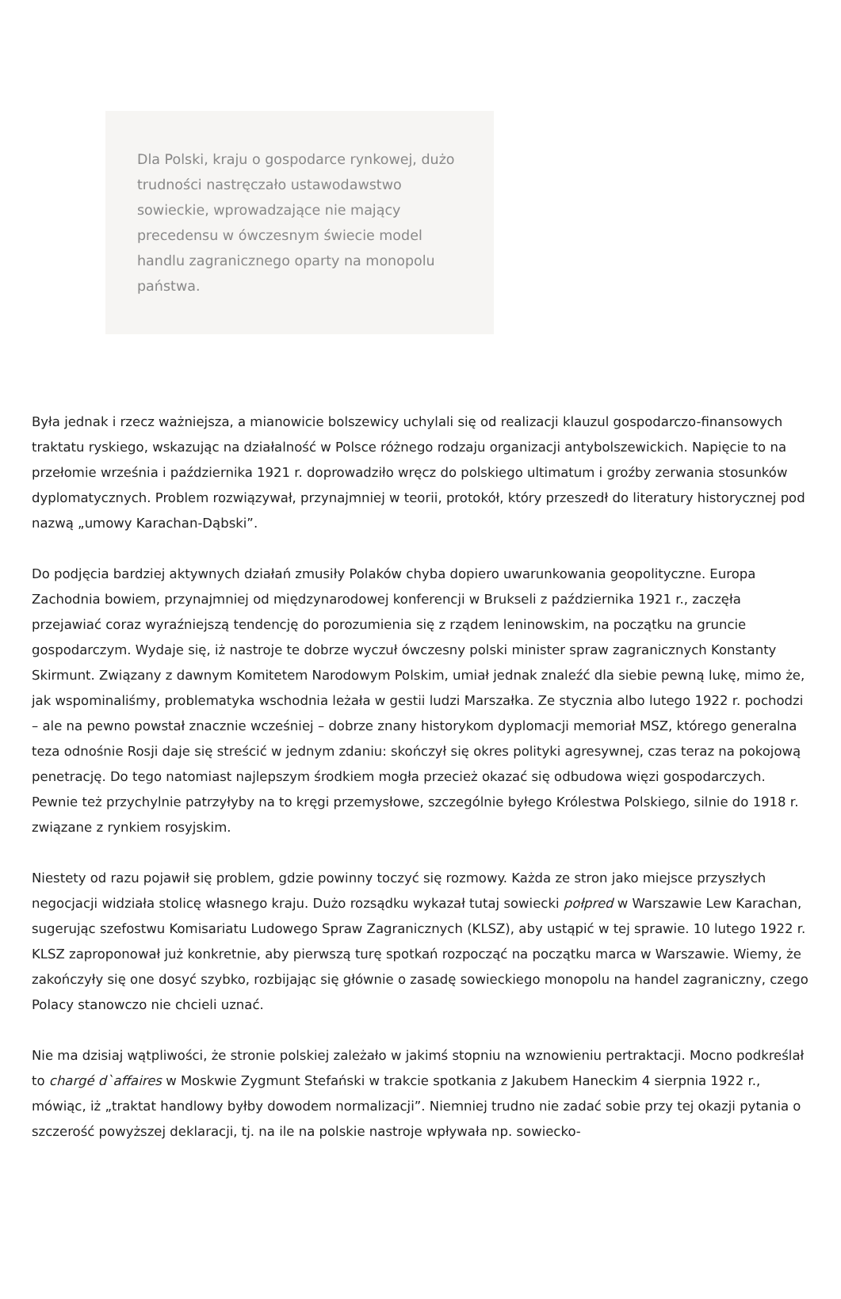Dla Polski, kraju o gospodarce rynkowej, dużo trudności nastręczało ustawodawstwo sowieckie, wprowadzające nie mający precedensu w ówczesnym świecie model handlu zagranicznego oparty na monopolu państwa.
Była jednak i rzecz ważniejsza, a mianowicie bolszewicy uchylali się od realizacji klauzul gospodarczo-finansowych traktatu ryskiego, wskazując na działalność w Polsce różnego rodzaju organizacji antybolszewickich. Napięcie to na przełomie września i października 1921 r. doprowadziło wręcz do polskiego ultimatum i groźby zerwania stosunków dyplomatycznych. Problem rozwiązywał, przynajmniej w teorii, protokół, który przeszedł do literatury historycznej pod nazwą „umowy Karachan-Dąbski”.
Do podjęcia bardziej aktywnych działań zmusiły Polaków chyba dopiero uwarunkowania geopolityczne. Europa Zachodnia bowiem, przynajmniej od międzynarodowej konferencji w Brukseli z października 1921 r., zaczęła przejawiać coraz wyraźniejszą tendencję do porozumienia się z rządem leninowskim, na początku na gruncie gospodarczym. Wydaje się, iż nastroje te dobrze wyczuł ówczesny polski minister spraw zagranicznych Konstanty Skirmunt. Związany z dawnym Komitetem Narodowym Polskim, umiał jednak znaleźć dla siebie pewną lukę, mimo że, jak wspominaliśmy, problematyka wschodnia leżała w gestii ludzi Marszałka. Ze stycznia albo lutego 1922 r. pochodzi – ale na pewno powstał znacznie wcześniej – dobrze znany historykom dyplomacji memoriał MSZ, którego generalna teza odnośnie Rosji daje się streścić w jednym zdaniu: skończył się okres polityki agresywnej, czas teraz na pokojową penetrację. Do tego natomiast najlepszym środkiem mogła przecież okazać się odbudowa więzi gospodarczych. Pewnie też przychylnie patrzyłyby na to kręgi przemysłowe, szczególnie byłego Królestwa Polskiego, silnie do 1918 r. związane z rynkiem rosyjskim.
Niestety od razu pojawił się problem, gdzie powinny toczyć się rozmowy. Każda ze stron jako miejsce przyszłych negocjacji widziała stolicę własnego kraju. Dużo rozsądku wykazał tutaj sowiecki połpred w Warszawie Lew Karachan, sugerując szefostwu Komisariatu Ludowego Spraw Zagranicznych (KLSZ), aby ustąpić w tej sprawie. 10 lutego 1922 r. KLSZ zaproponował już konkretnie, aby pierwszą turę spotkań rozpocząć na początku marca w Warszawie. Wiemy, że zakończyły się one dosyć szybko, rozbijając się głównie o zasadę sowieckiego monopolu na handel zagraniczny, czego Polacy stanowczo nie chcieli uznać.
Nie ma dzisiaj wątpliwości, że stronie polskiej zależało w jakimś stopniu na wznowieniu pertraktacji. Mocno podkreślał to chargé d`affaires w Moskwie Zygmunt Stefański w trakcie spotkania z Jakubem Haneckim 4 sierpnia 1922 r., mówiąc, iż „traktat handlowy byłby dowodem normalizacji”. Niemniej trudno nie zadać sobie przy tej okazji pytania o szczerość powyższej deklaracji, tj. na ile na polskie nastroje wpływała np. sowiecko-